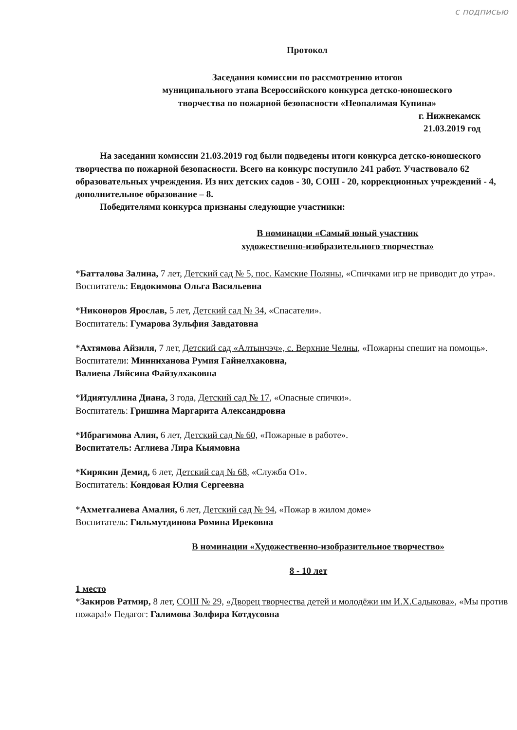с подписью
Протокол
Заседания комиссии по рассмотрению итогов
муниципального этапа Всероссийского конкурса детско-юношеского
творчества по пожарной безопасности «Неопалимая Купина»
г. Нижнекамск
21.03.2019 год
На заседании комиссии 21.03.2019 год были подведены итоги конкурса детско-юношеского творчества по пожарной безопасности. Всего на конкурс поступило 241 работ. Участвовало 62 образовательных учреждения. Из них детских садов - 30, СОШ - 20, коррекционных учреждений - 4, дополнительное образование – 8.
Победителями конкурса признаны следующие участники:
В номинации «Самый юный участник
художественно-изобразительного творчества»
*Батталова Залина, 7 лет, Детский сад № 5, пос. Камские Поляны, «Спичками игр не приводит до утра». Воспитатель: Евдокимова Ольга Васильевна
*Никоноров Ярослав, 5 лет, Детский сад № 34, «Спасатели».
Воспитатель: Гумарова Зульфия Завдатовна
*Ахтямова Айзиля, 7 лет, Детский сад «Алтынчэч», с. Верхние Челны, «Пожарны спешит на помощь». Воспитатели: Минниханова Румия Гайнелхаковна,
Валиева Ляйсина Файзулхаковна
*Идиятуллина Диана, 3 года, Детский сад № 17, «Опасные спички».
Воспитатель: Гришина Маргарита Александровна
*Ибрагимова Алия, 6 лет, Детский сад № 60, «Пожарные в работе».
Воспитатель: Аглиева Лира Кыямовна
*Кирякин Демид, 6 лет, Детский сад № 68, «Служба О1».
Воспитатель: Кондовая Юлия Сергеевна
*Ахметгалиева Амалия, 6 лет, Детский сад № 94, «Пожар в жилом доме»
Воспитатель: Гильмутдинова Ромина Ирековна
В номинации «Художественно-изобразительное творчество»
8 - 10 лет
1 место
*Закиров Ратмир, 8 лет, СОШ № 29, «Дворец творчества детей и молодёжи им И.Х.Садыкова», «Мы против пожара!» Педагог: Галимова Золфира Котдусовна